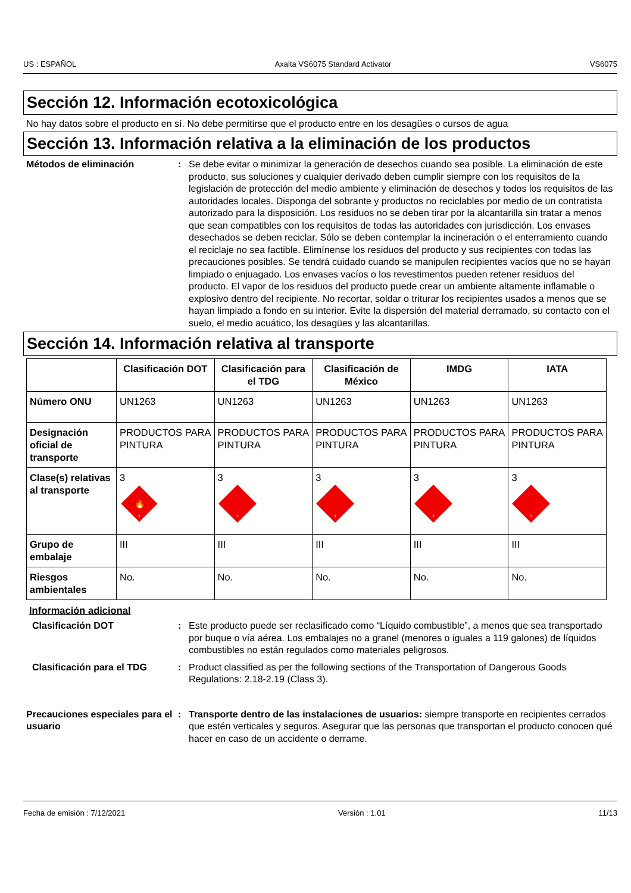US : ESPAÑOL Axalta VS6075 Standard Activator VS6075
Sección 12. Información ecotoxicológica
No hay datos sobre el producto en sí. No debe permitirse que el producto entre en los desagües o cursos de agua
Sección 13. Información relativa a la eliminación de los productos
Métodos de eliminación : Se debe evitar o minimizar la generación de desechos cuando sea posible. La eliminación de este producto, sus soluciones y cualquier derivado deben cumplir siempre con los requisitos de la legislación de protección del medio ambiente y eliminación de desechos y todos los requisitos de las autoridades locales. Disponga del sobrante y productos no reciclables por medio de un contratista autorizado para la disposición. Los residuos no se deben tirar por la alcantarilla sin tratar a menos que sean compatibles con los requisitos de todas las autoridades con jurisdicción. Los envases desechados se deben reciclar. Sólo se deben contemplar la incineración o el enterramiento cuando el reciclaje no sea factible. Elimínense los residuos del producto y sus recipientes con todas las precauciones posibles. Se tendrá cuidado cuando se manipulen recipientes vacíos que no se hayan limpiado o enjuagado. Los envases vacíos o los revestimentos pueden retener residuos del producto. El vapor de los residuos del producto puede crear un ambiente altamente inflamable o explosivo dentro del recipiente. No recortar, soldar o triturar los recipientes usados a menos que se hayan limpiado a fondo en su interior. Evite la dispersión del material derramado, su contacto con el suelo, el medio acuático, los desagües y las alcantarillas.
Sección 14. Información relativa al transporte
| | Clasificación DOT | Clasificación para el TDG | Clasificación de México | IMDG | IATA |
| --- | --- | --- | --- | --- | --- |
| Número ONU | UN1263 | UN1263 | UN1263 | UN1263 | UN1263 |
| Designación oficial de transporte | PRODUCTOS PARA PINTURA | PRODUCTOS PARA PINTURA | PRODUCTOS PARA PINTURA | PRODUCTOS PARA PINTURA | PRODUCTOS PARA PINTURA |
| Clase(s) relativas al transporte | 3 🔥 3 | 3 3 | 3 3 | 3 3 | 3 3 |
| Grupo de embalaje | III | III | III | III | III |
| Riesgos ambientales | No. | No. | No. | No. | No. |
Información adicional
Clasificación DOT : Este producto puede ser reclasificado como “Líquido combustible”, a menos que sea transportado por buque o vía aérea. Los embalajes no a granel (menores o iguales a 119 galones) de líquidos combustibles no están regulados como materiales peligrosos.
Clasificación para el TDG : Product classified as per the following sections of the Transportation of Dangerous Goods Regulations: 2.18-2.19 (Class 3).
Precauciones especiales para el usuario
: Transporte dentro de las instalaciones de usuarios: siempre transporte en recipientes cerrados que estén verticales y seguros. Asegurar que las personas que transportan el producto conocen qué hacer en caso de un accidente o derrame.
Fecha de emisión : 7/12/2021 Versión : 1.01 11/13